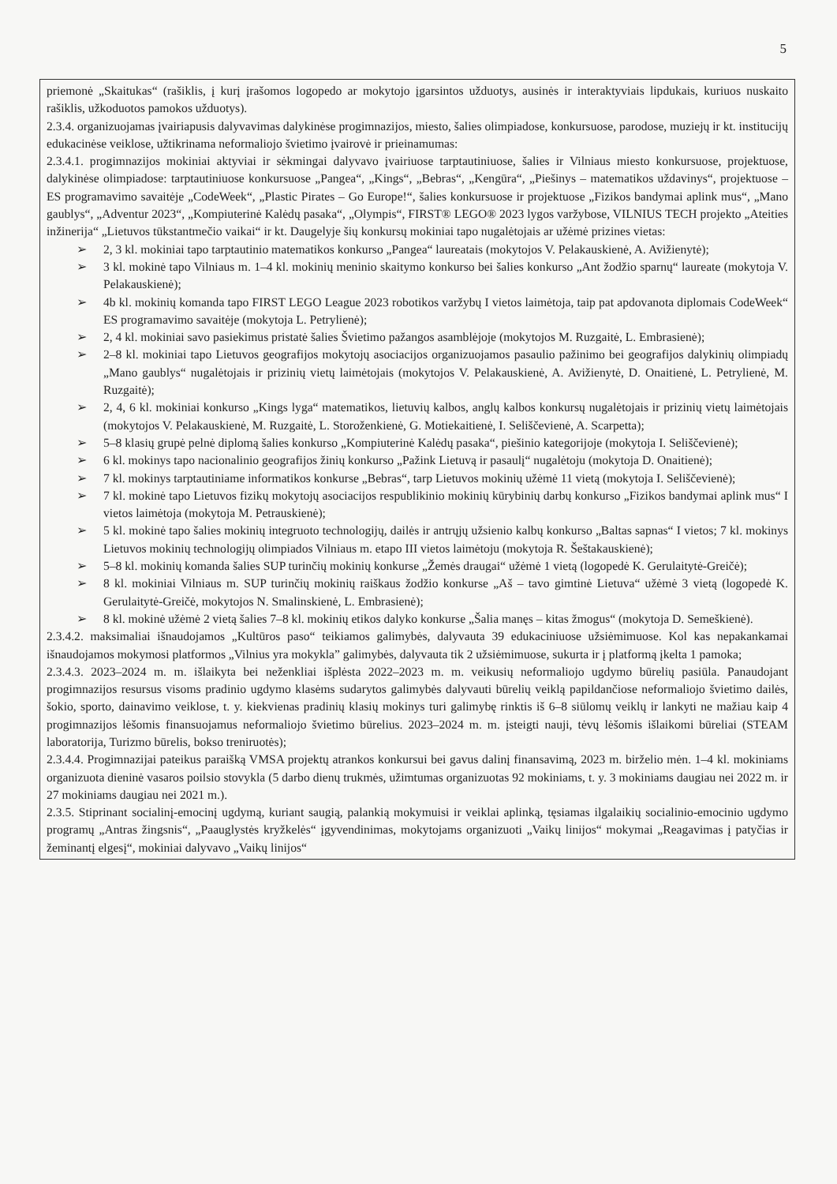5
| priemonė „Skaitukas“ (rašiklis, į kurį įrašomos logopedo ar mokytojo įgarsintos užduotys, ausinės ir interaktyviais lipdukais, kuriuos nuskaito rašiklis, užkoduotos pamokos užduotys). 2.3.4. organizuojamas įvairiapusis dalyvavimas dalykinėse progimnazijos, miesto, šalies olimpiadose, konkursuose, parodose, muziejų ir kt. institucijų edukacinėse veiklose, užtikrinama neformaliojo švietimo įvairovė ir prieinamumas: 2.3.4.1. progimnazijos mokiniai aktyviai ir sėkmingai dalyvavo įvairiuose tarptautiniuose, šalies ir Vilniaus miesto konkursuose, projektuose, dalykinėse olimpiadose: tarptautiniuose konkursuose „Pangea“, „Kings“, „Bebras“, „Kengūra“, „Piešinys – matematikos uždavinys“, projektuose – ES programavimo savaitėje „CodeWeek“, „Plastic Pirates – Go Europe!“, šalies konkursuose ir projektuose „Fizikos bandymai aplink mus“, „Mano gaublys“, „Adventur 2023“, „Kompiuterinė Kalėdų pasaka“, „Olympis“, FIRST® LEGO® 2023 lygos varžybose, VILNIUS TECH projekto „Ateities inžinerija“ „Lietuvos tūkstantmečio vaikai“ ir kt. Daugelyje šių konkursų mokiniai tapo nugalėtojais ar užėmė prizines vietas: ➢ 2, 3 kl. mokiniai tapo tarptautinio matematikos konkurso „Pangea“ laureatais (mokytojos V. Pelakauskienė, A. Avižienytė); ➢ 3 kl. mokinė tapo Vilniaus m. 1–4 kl. mokinių meninio skaitymo konkurso bei šalies konkurso „Ant žodžio sparnų“ laureate (mokytoja V. Pelakauskienė); ➢ 4b kl. mokinių komanda tapo FIRST LEGO League 2023 robotikos varžybų I vietos laimėtoja, taip pat apdovanota diplomais CodeWeek“ ES programavimo savaitėje (mokytoja L. Petrylienė); ➢ 2, 4 kl. mokiniai savo pasiekimus pristatė šalies Švietimo pažangos asamblėjoje (mokytojos M. Ruzgaitė, L. Embrasienė); ➢ 2–8 kl. mokiniai tapo Lietuvos geografijos mokytojų asociacijos organizuojamos pasaulio pažinimo bei geografijos dalykinių olimpiadų „Mano gaublys“ nugalėtojais ir prizinių vietų laimėtojais (mokytojos V. Pelakauskienė, A. Avižienytė, D. Onaitienė, L. Petrylienė, M. Ruzgaitė); ➢ 2, 4, 6 kl. mokiniai konkurso „Kings lyga“ matematikos, lietuvių kalbos, anglų kalbos konkursų nugalėtojais ir prizinių vietų laimėtojais (mokytojos V. Pelakauskienė, M. Ruzgaitė, L. Storoženkienė, G. Motiekaitienė, I. Seliščevienė, A. Scarpetta); ➢ 5–8 klasių grupė pelnė diplomą šalies konkurso „Kompiuterinė Kalėdų pasaka“, piešinio kategorijoje (mokytoja I. Seliščevienė); ➢ 6 kl. mokinys tapo nacionalinio geografijos žinių konkurso „Pažink Lietuvą ir pasaulį“ nugalėtoju (mokytoja D. Onaitienė); ➢ 7 kl. mokinys tarptautiniame informatikos konkurse „Bebras“, tarp Lietuvos mokinių užėmė 11 vietą (mokytoja I. Seliščevienė); ➢ 7 kl. mokinė tapo Lietuvos fizikų mokytojų asociacijos respublikinio mokinių kūrybinių darbų konkurso „Fizikos bandymai aplink mus“ I vietos laimėtoja (mokytoja M. Petrauskienė); ➢ 5 kl. mokinė tapo šalies mokinių integruoto technologijų, dailės ir antrųjų užsienio kalbų konkurso „Baltas sapnas“ I vietos; 7 kl. mokinys Lietuvos mokinių technologijų olimpiados Vilniaus m. etapo III vietos laimėtoju (mokytoja R. Šeštakauskienė); ➢ 5–8 kl. mokinių komanda šalies SUP turinčių mokinių konkurse „Žemės draugai“ užėmė 1 vietą (logopedė K. Gerulaitytė-Greičė); ➢ 8 kl. mokiniai Vilniaus m. SUP turinčių mokinių raiškaus žodžio konkurse „Aš – tavo gimtinė Lietuva“ užėmė 3 vietą (logopedė K. Gerulaitytė-Greičė, mokytojos N. Smalinskienė, L. Embrasienė); ➢ 8 kl. mokinė užėmė 2 vietą šalies 7–8 kl. mokinių etikos dalyko konkurse „Šalia manęs – kitas žmogus“ (mokytoja D. Semeškienė). 2.3.4.2. maksimaliai išnaudojamos „Kultūros paso“ teikiamos galimybės, dalyvauta 39 edukaciniuose užsiėmimuose. Kol kas nepakankamai išnaudojamos mokymosi platformos „Vilnius yra mokykla” galimybės, dalyvauta tik 2 užsiėmimuose, sukurta ir į platformą įkelta 1 pamoka; 2.3.4.3. 2023–2024 m. m. išlaikyta bei neženkliai išplėsta 2022–2023 m. m. veikusių neformaliojo ugdymo būrelių pasiūla. Panaudojant progimnazijos resursus visoms pradinio ugdymo klasėms sudarytos galimybės dalyvauti būrelių veiklą papildančiose neformaliojo švietimo dailės, šokio, sporto, dainavimo veiklose, t. y. kiekvienas pradinių klasių mokinys turi galimybę rinktis iš 6–8 siūlomų veiklų ir lankyti ne mažiau kaip 4 progimnazijos lėšomis finansuojamus neformaliojo švietimo būrelius. 2023–2024 m. m. įsteigti nauji, tėvų lėšomis išlaikomi būreliai (STEAM laboratorija, Turizmo būrelis, bokso treniruotės); 2.3.4.4. Progimnazijai pateikus paraišką VMSA projektų atrankos konkursui bei gavus dalinį finansavimą, 2023 m. birželio mėn. 1–4 kl. mokiniams organizuota dieninė vasaros poilsio stovykla (5 darbo dienų trukmės, užimtumas organizuotas 92 mokiniams, t. y. 3 mokiniams daugiau nei 2022 m. ir 27 mokiniams daugiau nei 2021 m.). 2.3.5. Stiprinant socialinį-emocinį ugdymą, kuriant saugią, palankią mokymuisi ir veiklai aplinką, tęsiamas ilgalaikių socialinio-emocinio ugdymo programų „Antras žingsnis“, „Paauglystės kryžkelės“ įgyvendinimas, mokytojams organizuoti „Vaikų linijos“ mokymai „Reagavimas į patyčias ir žeminantį elgesį“, mokiniai dalyvavo „Vaikų linijos“ |